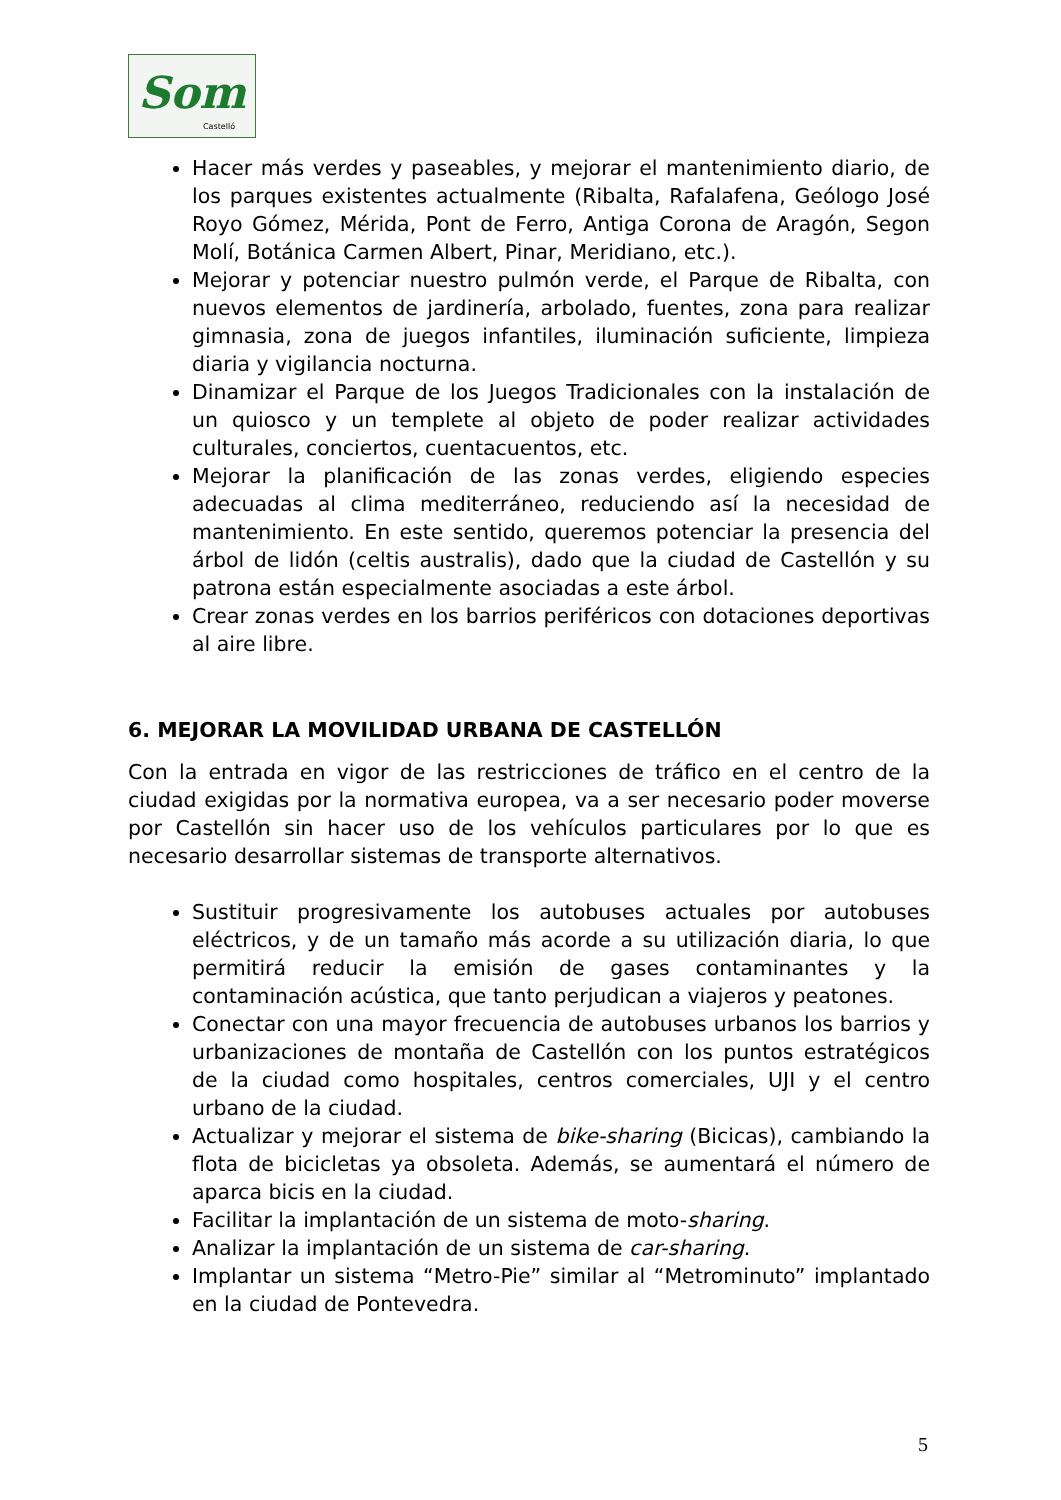Som
Castelló
Hacer más verdes y paseables, y mejorar el mantenimiento diario, de los parques existentes actualmente (Ribalta, Rafalafena, Geólogo José Royo Gómez, Mérida, Pont de Ferro, Antiga Corona de Aragón, Segon Molí, Botánica Carmen Albert, Pinar, Meridiano, etc.).
Mejorar y potenciar nuestro pulmón verde, el Parque de Ribalta, con nuevos elementos de jardinería, arbolado, fuentes, zona para realizar gimnasia, zona de juegos infantiles, iluminación suficiente, limpieza diaria y vigilancia nocturna.
Dinamizar el Parque de los Juegos Tradicionales con la instalación de un quiosco y un templete al objeto de poder realizar actividades culturales, conciertos, cuentacuentos, etc.
Mejorar la planificación de las zonas verdes, eligiendo especies adecuadas al clima mediterráneo, reduciendo así la necesidad de mantenimiento. En este sentido, queremos potenciar la presencia del árbol de lidón (celtis australis), dado que la ciudad de Castellón y su patrona están especialmente asociadas a este árbol.
Crear zonas verdes en los barrios periféricos con dotaciones deportivas al aire libre.
6. MEJORAR LA MOVILIDAD URBANA DE CASTELLÓN
Con la entrada en vigor de las restricciones de tráfico en el centro de la ciudad exigidas por la normativa europea, va a ser necesario poder moverse por Castellón sin hacer uso de los vehículos particulares por lo que es necesario desarrollar sistemas de transporte alternativos.
Sustituir progresivamente los autobuses actuales por autobuses eléctricos, y de un tamaño más acorde a su utilización diaria, lo que permitirá reducir la emisión de gases contaminantes y la contaminación acústica, que tanto perjudican a viajeros y peatones.
Conectar con una mayor frecuencia de autobuses urbanos los barrios y urbanizaciones de montaña de Castellón con los puntos estratégicos de la ciudad como hospitales, centros comerciales, UJI y el centro urbano de la ciudad.
Actualizar y mejorar el sistema de bike-sharing (Bicicas), cambiando la flota de bicicletas ya obsoleta. Además, se aumentará el número de aparca bicis en la ciudad.
Facilitar la implantación de un sistema de moto-sharing.
Analizar la implantación de un sistema de car-sharing.
Implantar un sistema “Metro-Pie” similar al “Metrominuto” implantado en la ciudad de Pontevedra.
5